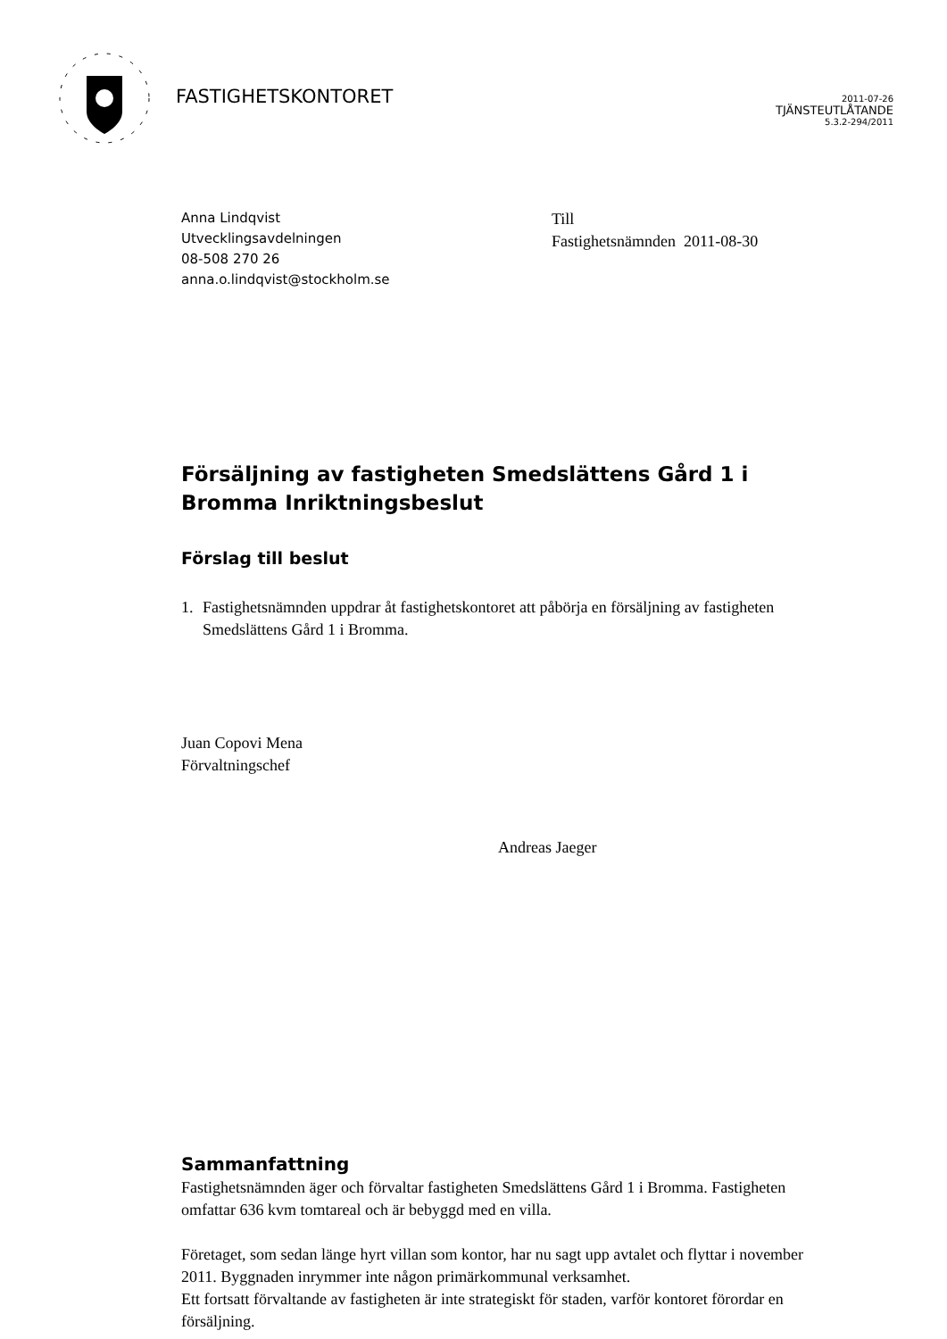FASTIGHETSKONTORET
2011-07-26
TJÄNSTEUTLÅTANDE
5.3.2-294/2011
Anna Lindqvist
Utvecklingsavdelningen
08-508 270 26
anna.o.lindqvist@stockholm.se
Till
Fastighetsnämnden 2011-08-30
Försäljning av fastigheten Smedslättens Gård 1 i
Bromma Inriktningsbeslut
Förslag till beslut
1. Fastighetsnämnden uppdrar åt fastighetskontoret att påbörja en försäljning av fastigheten Smedslättens Gård 1 i Bromma.
Juan Copovi Mena
Förvaltningschef
Andreas Jaeger
Sammanfattning
Fastighetsnämnden äger och förvaltar fastigheten Smedslättens Gård 1 i Bromma. Fastigheten omfattar 636 kvm tomtareal och är bebyggd med en villa.
Företaget, som sedan länge hyrt villan som kontor, har nu sagt upp avtalet och flyttar i november 2011. Byggnaden inrymmer inte någon primärkommunal verksamhet.
Ett fortsatt förvaltande av fastigheten är inte strategiskt för staden, varför kontoret förordar en försäljning.